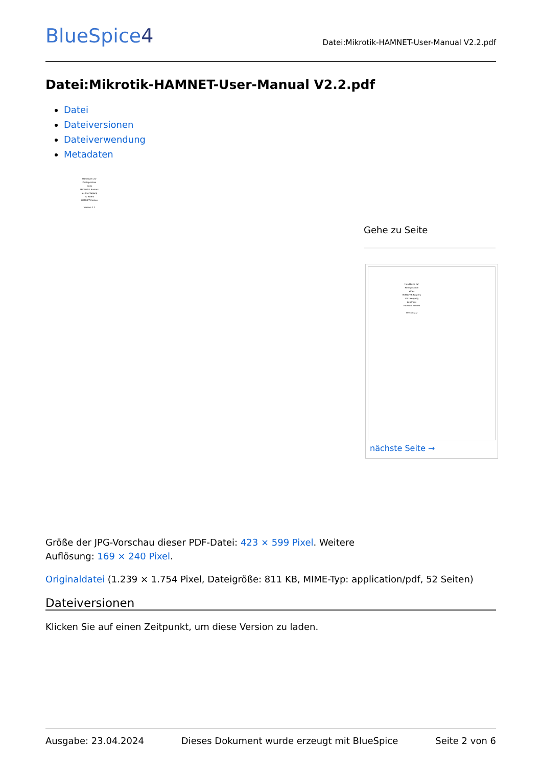BlueSpice4
Datei:Mikrotik-HAMNET-User-Manual V2.2.pdf
Datei:Mikrotik-HAMNET-User-Manual V2.2.pdf
Datei
Dateiversionen
Dateiverwendung
Metadaten
Handbuch zur
Konfiguration
eines
MIKROTIK Routers
als Userzugang
zu einem
HAMNET Knoten
Version 2.2
Gehe zu Seite
Handbuch zur
Konfiguration
eines
MIKROTIK Routers
als Usergang
zu einem
HAMNET Knoten
Version 2.2
nächste Seite →
Größe der JPG-Vorschau dieser PDF-Datei: 423 × 599 Pixel. Weitere
Auflösung: 169 × 240 Pixel.
Originaldatei (1.239 × 1.754 Pixel, Dateigröße: 811 KB, MIME-Typ: application/pdf, 52 Seiten)
Dateiversionen
Klicken Sie auf einen Zeitpunkt, um diese Version zu laden.
Ausgabe: 23.04.2024 Dieses Dokument wurde erzeugt mit BlueSpice Seite 2 von 6